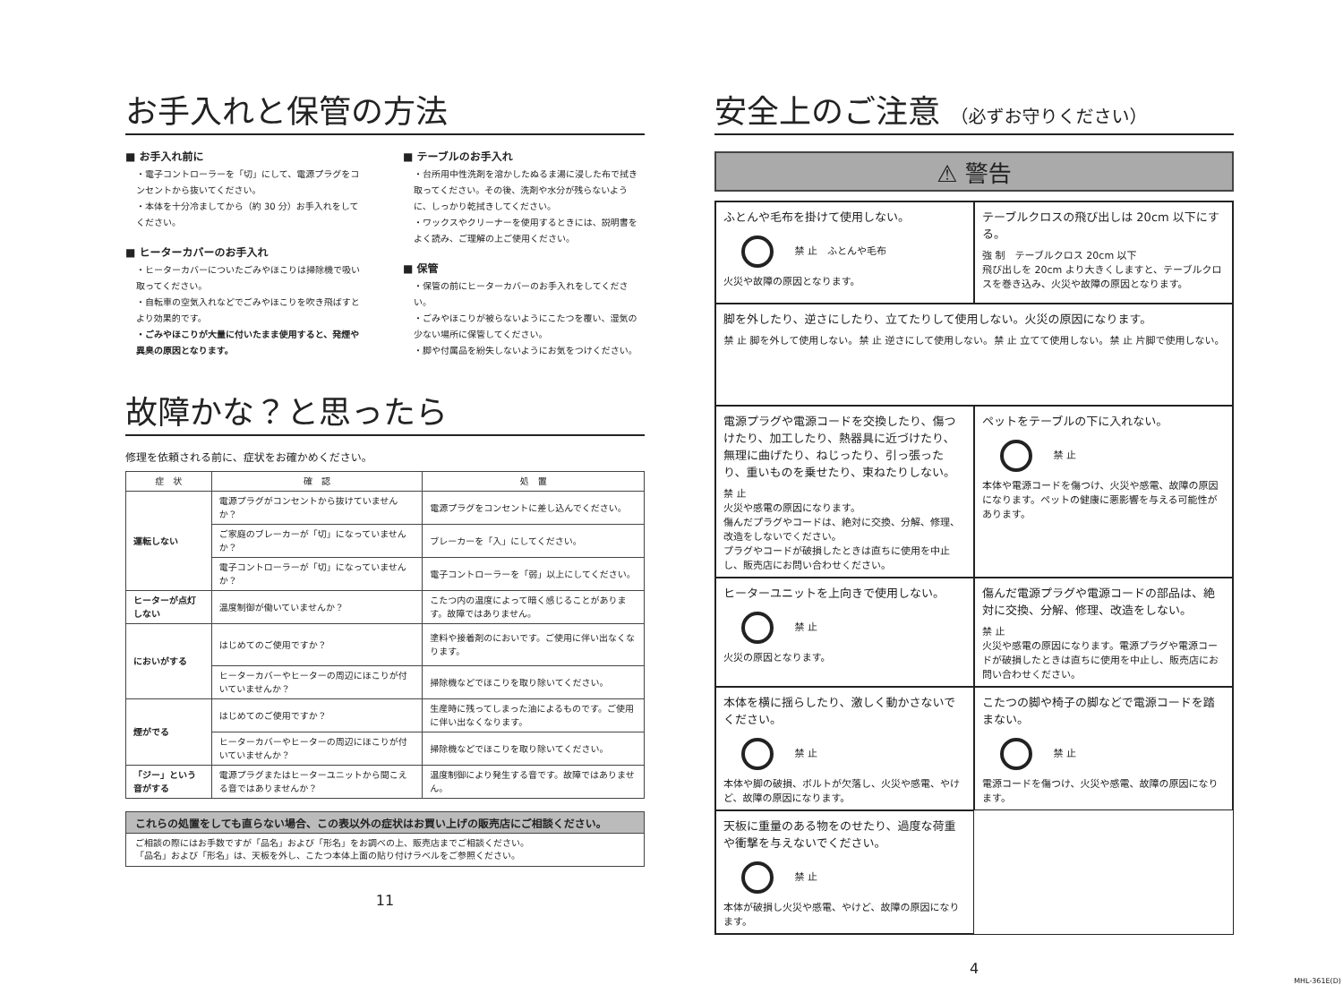お手入れと保管の方法
■ お手入れ前に
・電子コントローラーを「切」にして、電源プラグをコンセントから抜いてください。
・本体を十分冷ましてから（約 30 分）お手入れをしてください。
■ ヒーターカバーのお手入れ
・ヒーターカバーについたごみやほこりは掃除機で吸い取ってください。
・自転車の空気入れなどでごみやほこりを吹き飛ばすとより効果的です。
・ごみやほこりが大量に付いたまま使用すると、発煙や異臭の原因となります。
■ テーブルのお手入れ
・台所用中性洗剤を溶かしたぬるま湯に浸した布で拭き取ってください。その後、洗剤や水分が残らないように、しっかり乾拭きしてください。
・ワックスやクリーナーを使用するときには、説明書をよく読み、ご理解の上ご使用ください。
■ 保管
・保管の前にヒーターカバーのお手入れをしてください。
・ごみやほこりが被らないようにこたつを覆い、湿気の少ない場所に保管してください。
・脚や付属品を紛失しないようにお気をつけください。
故障かな？と思ったら
修理を依頼される前に、症状をお確かめください。
| 症 状 | 確 認 | 処 置 |
| --- | --- | --- |
| 運転しない | 電源プラグがコンセントから抜けていませんか？ | 電源プラグをコンセントに差し込んでください。 |
| | ご家庭のブレーカーが「切」になっていませんか？ | ブレーカーを「入」にしてください。 |
| | 電子コントローラーが「切」になっていませんか？ | 電子コントローラーを「弱」以上にしてください。 |
| ヒーターが点灯しない | 温度制御が働いていませんか？ | こたつ内の温度によって暗く感じることがあります。故障ではありません。 |
| においがする | はじめてのご使用ですか？ | 塗料や接着剤のにおいです。ご使用に伴い出なくなります。 |
| | ヒーターカバーやヒーターの周辺にほこりが付いていませんか？ | 掃除機などでほこりを取り除いてください。 |
| 煙がでる | はじめてのご使用ですか？ | 生産時に残ってしまった油によるものです。ご使用に伴い出なくなります。 |
| | ヒーターカバーやヒーターの周辺にほこりが付いていませんか？ | 掃除機などでほこりを取り除いてください。 |
| 「ジー」という音がする | 電源プラグまたはヒーターユニットから聞こえる音ではありませんか？ | 温度制御により発生する音です。故障ではありません。 |
これらの処置をしても直らない場合、この表以外の症状はお買い上げの販売店にご相談ください。
ご相談の際にはお手数ですが「品名」および「形名」をお調べの上、販売店までご相談ください。
「品名」および「形名」は、天板を外し、こたつ本体上面の貼り付けラベルをご参照ください。
11
安全上のご注意 （必ずお守りください）
⚠ 警告
ふとんや毛布を掛けて使用しない。
禁 止　ふとんや毛布
火災や故障の原因となります。
テーブルクロスの飛び出しは 20cm 以下にする。
強 制　テーブルクロス 20cm 以下
飛び出しを 20cm より大きくしますと、テーブルクロスを巻き込み、火災や故障の原因となります。
脚を外したり、逆さにしたり、立てたりして使用しない。火災の原因になります。
禁 止 脚を外して使用しない。 禁 止 逆さにして使用しない。 禁 止 立てて使用しない。 禁 止 片脚で使用しない。
電源プラグや電源コードを交換したり、傷つけたり、加工したり、熱器具に近づけたり、無理に曲げたり、ねじったり、引っ張ったり、重いものを乗せたり、束ねたりしない。
禁 止
火災や感電の原因になります。
傷んだプラグやコードは、絶対に交換、分解、修理、改造をしないでください。
プラグやコードが破損したときは直ちに使用を中止し、販売店にお問い合わせください。
ペットをテーブルの下に入れない。
禁 止
本体や電源コードを傷つけ、火災や感電、故障の原因になります。ペットの健康に悪影響を与える可能性があります。
ヒーターユニットを上向きで使用しない。
禁 止
火災の原因となります。
傷んだ電源プラグや電源コードの部品は、絶対に交換、分解、修理、改造をしない。
禁 止
火災や感電の原因になります。電源プラグや電源コードが破損したときは直ちに使用を中止し、販売店にお問い合わせください。
本体を横に揺らしたり、激しく動かさないでください。
禁 止
本体や脚の破損、ボルトが欠落し、火災や感電、やけど、故障の原因になります。
こたつの脚や椅子の脚などで電源コードを踏まない。
禁 止
電源コードを傷つけ、火災や感電、故障の原因になります。
天板に重量のある物をのせたり、過度な荷重や衝撃を与えないでください。
禁 止
本体が破損し火災や感電、やけど、故障の原因になります。
4
MHL-361E(D)